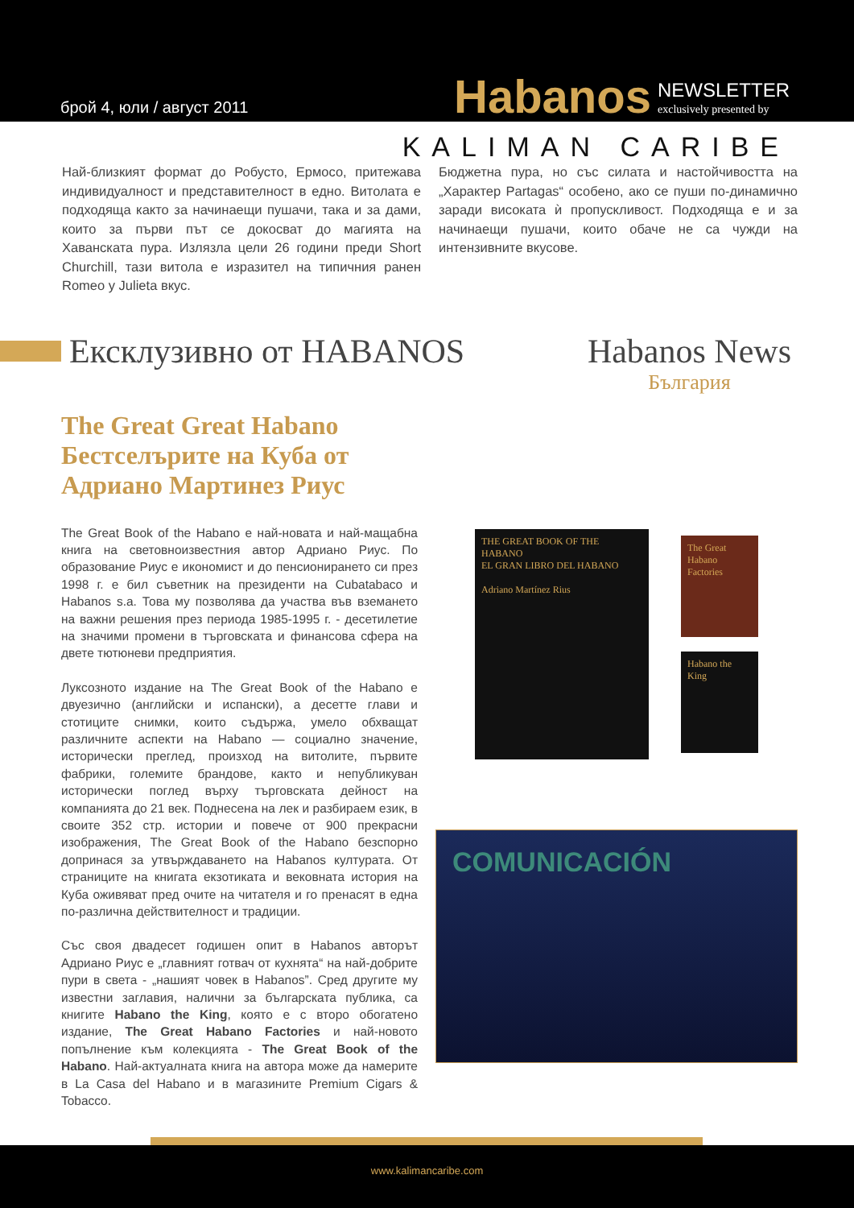брой 4, юли / август 2011
Habanos
NEWSLETTER
exclusively presented by
KALIMAN CARIBE
Най-близкият формат до Робусто, Ермосо, притежава индивидуалност и представителност в едно. Витолата е подходяща както за начинаещи пушачи, така и за дами, които за първи път се докосват до магията на Хаванската пура. Излязла цели 26 години преди Short Churchill, тази витола е изразител на типичния ранен Romeo y Julieta вкус.
Бюджетна пура, но със силата и настойчивостта на „Характер Partagas“ особено, ако се пуши по-динамично заради високата ѝ пропускливост. Подходяща е и за начинаещи пушачи, които обаче не са чужди на интензивните вкусове.
Ексклузивно от HABANOS Habanos News
България
The Great Great Habano Бестселърите на Куба от Адриано Мартинез Риус
The Great Book of the Habano е най-новата и най-мащабна книга на световноизвестния автор Адриано Риус. По образование Риус е икономист и до пенсионирането си през 1998 г. е бил съветник на президенти на Cubatabaco и Habanos s.a. Това му позволява да участва във вземането на важни решения през периода 1985-1995 г. - десетилетие на значими промени в търговската и финансова сфера на двете тютюневи предприятия.
Луксозното издание на The Great Book of the Habano е двуезично (английски и испански), а десетте глави и стотиците снимки, които съдържа, умело обхващат различните аспекти на Habano — социално значение, исторически преглед, произход на витолите, първите фабрики, големите брандове, както и непубликуван исторически поглед върху търговската дейност на компанията до 21 век. Поднесена на лек и разбираем език, в своите 352 стр. истории и повече от 900 прекрасни изображения, The Great Book of the Habano безспорно допринася за утвърждаването на Habanos културата. От страниците на книгата екзотиката и вековната история на Куба оживяват пред очите на читателя и го пренасят в една по-различна действителност и традиции.
Със своя двадесет годишен опит в Habanos авторът Адриано Риус е „главният готвач от кухнята“ на най-добрите пури в света - „нашият човек в Habanos”. Сред другите му известни заглавия, налични за българската публика, са книгите Habano the King, която е с второ обогатено издание, The Great Habano Factories и най-новото попълнение към колекцията - The Great Book of the Habano. Най-актуалната книга на автора може да намерите в La Casa del Habano и в магазините Premium Cigars & Tobacco.
THE GREAT BOOK OF THE HABANO
EL GRAN LIBRO DEL HABANO
Adriano Martínez Rius
The Great Habano Factories
Habano the King
COMUNICACIÓN
www.kalimancaribe.com